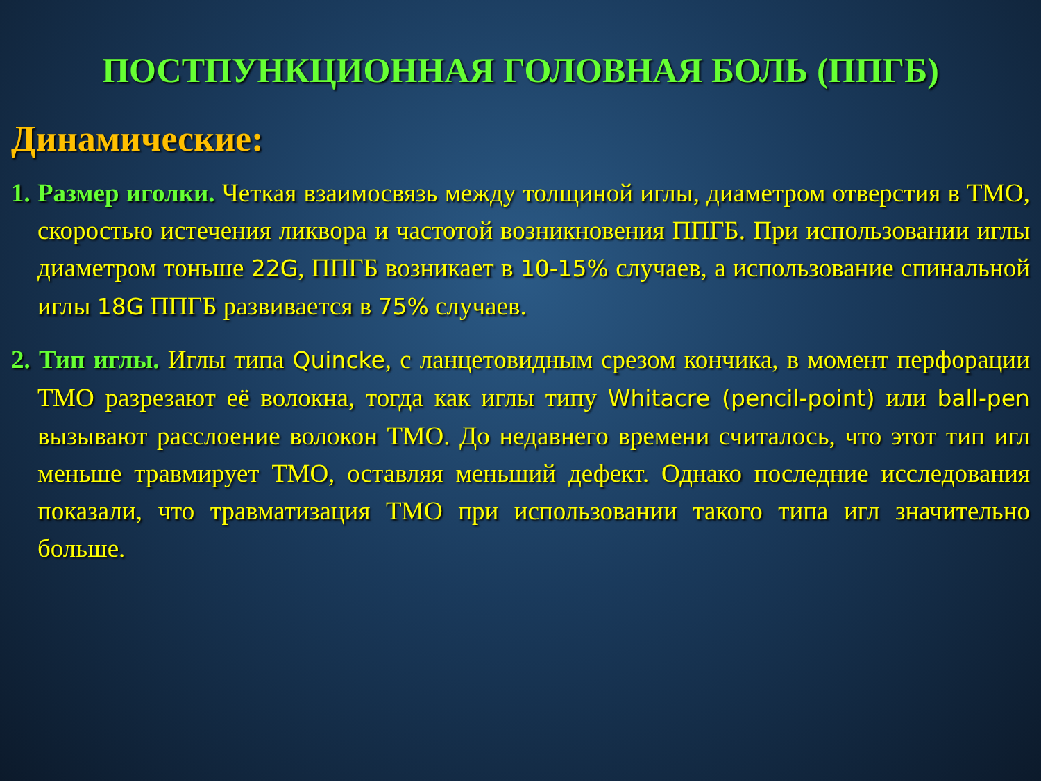ПОСТПУНКЦИОННАЯ ГОЛОВНАЯ БОЛЬ (ППГБ)
Динамические:
1. Размер иголки. Четкая взаимосвязь между толщиной иглы, диаметром отверстия в ТМО, скоростью истечения ликвора и частотой возникновения ППГБ. При использовании иглы диаметром тоньше 22G, ППГБ возникает в 10-15% случаев, а использование спинальной иглы 18G ППГБ развивается в 75% случаев.
2. Тип иглы. Иглы типа Quincke, с ланцетовидным срезом кончика, в момент перфорации ТМО разрезают её волокна, тогда как иглы типу Whitacre (pencil-point) или ball-pen вызывают расслоение волокон ТМО. До недавнего времени считалось, что этот тип игл меньше травмирует ТМО, оставляя меньший дефект. Однако последние исследования показали, что травматизация ТМО при использовании такого типа игл значительно больше.